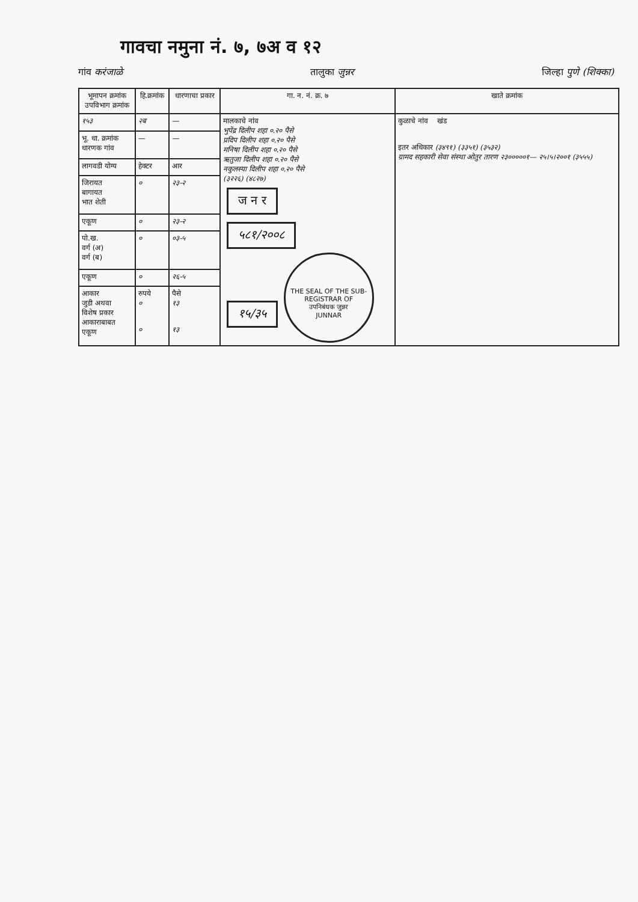गावचा नमुना नं. ७, ७अ व १२
गांव करंजाळे तालुका जुन्नर जिल्हा पुणे (शिक्का)
| भूमापन क्रमांक उपविभाग क्रमांक | हि.क्रमांक | धारणाचा प्रकार | गा. न. नं. क्र. ७ | खाते क्रमांक |
| --- | --- | --- | --- | --- |
| १५३ | २ब | — | मालकाचे नांव भुपेंद्र दिलीप शहा ०.२० पैसे प्रदिप दिलीप शहा ०.२० पैसे मनिषा दिलीप शहा ०.२० पैसे ऋतुजा दिलीप शहा ०.२० पैसे नकुलस्या दिलीप शहा ०.२० पैसे (३२२६) (४८२७) ज न र ५८१/२००८ १५/३५ THE SEAL OF THE SUB-REGISTRAR OF उपनिबंधक जुन्नर JUNNAR | कुळाचे नांव खंड इतर अधिकार (३४९१) (३३५१) (३५३२) ग्रामद सहकारी सेवा संस्था ओतुर तारण २३०००००१— २५।५।२००१ (३५५५) |
| भू. धा. क्रमांक धारणक गांव | — | — | | |
| लागवडी योग्य | हेक्टर | आर | | |
| जिरायत बागायत भात शेती | ० | २३-२ | | |
| एकूण | ० | २३-२ | | |
| पो.ख. वर्ग (अ) वर्ग (ब) | ० | ०३-५ | | |
| एकूण | ० | २६-५ | | |
| आकार जुडी अथवा विशेष प्रकार आकाराबाबत एकूण | रुपये ० ० | पैसे १३ १३ | | |